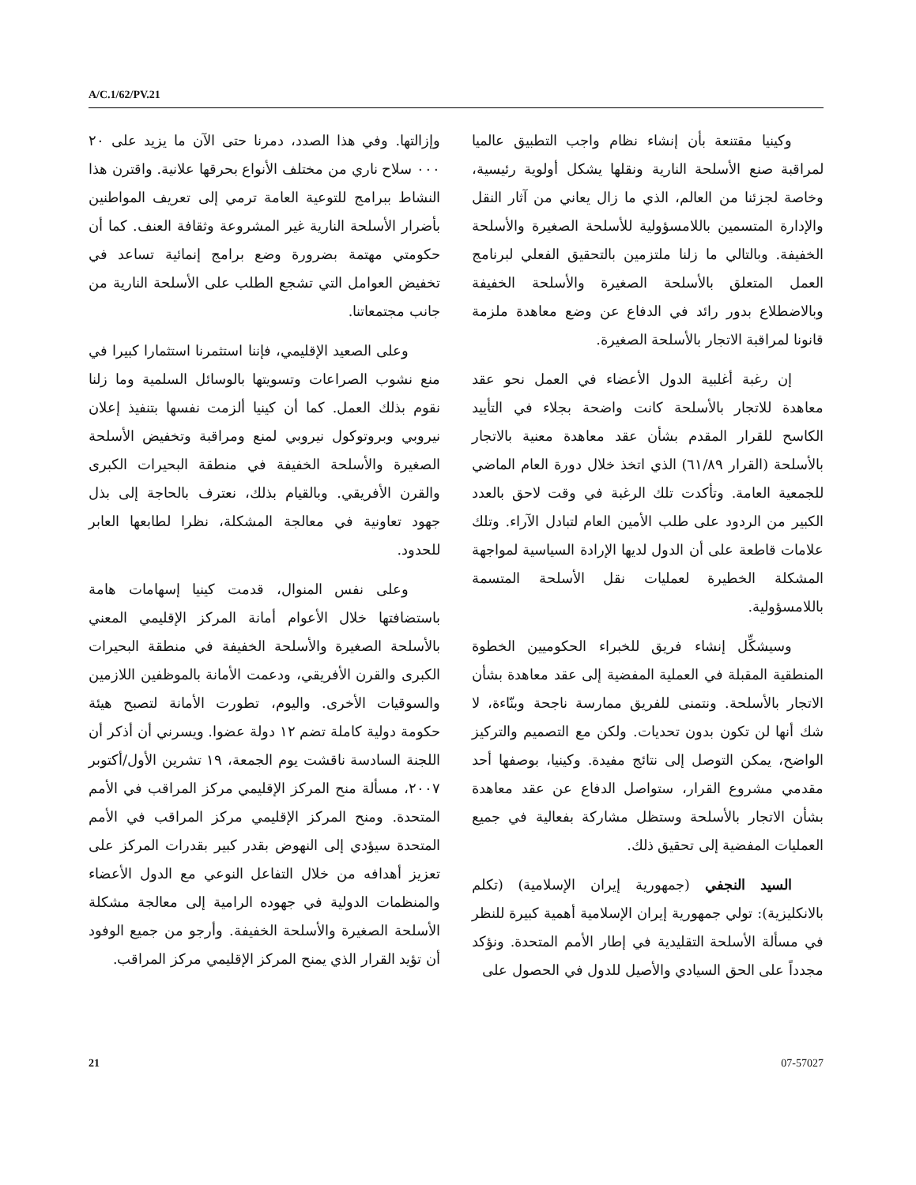A/C.1/62/PV.21
وإزالتها. وفي هذا الصدد، دمرنا حتى الآن ما يزيد على ٢٠ ٠٠٠ سلاح ناري من مختلف الأنواع بحرقها علانية. واقترن هذا النشاط ببرامج للتوعية العامة ترمي إلى تعريف المواطنين بأضرار الأسلحة النارية غير المشروعة وثقافة العنف. كما أن حكومتي مهتمة بضرورة وضع برامج إنمائية تساعد في تخفيض العوامل التي تشجع الطلب على الأسلحة النارية من جانب مجتمعاتنا.
وعلى الصعيد الإقليمي، فإننا استثمرنا استثمارا كبيرا في منع نشوب الصراعات وتسويتها بالوسائل السلمية وما زلنا نقوم بذلك العمل. كما أن كينيا ألزمت نفسها بتنفيذ إعلان نيروبي وبروتوكول نيروبي لمنع ومراقبة وتخفيض الأسلحة الصغيرة والأسلحة الخفيفة في منطقة البحيرات الكبرى والقرن الأفريقي. وبالقيام بذلك، نعترف بالحاجة إلى بذل جهود تعاونية في معالجة المشكلة، نظرا لطابعها العابر للحدود.
وعلى نفس المنوال، قدمت كينيا إسهامات هامة باستضافتها خلال الأعوام أمانة المركز الإقليمي المعني بالأسلحة الصغيرة والأسلحة الخفيفة في منطقة البحيرات الكبرى والقرن الأفريقي، ودعمت الأمانة بالموظفين اللازمين والسوقيات الأخرى. واليوم، تطورت الأمانة لتصبح هيئة حكومة دولية كاملة تضم ١٢ دولة عضوا. ويسرني أن أذكر أن اللجنة السادسة ناقشت يوم الجمعة، ١٩ تشرين الأول/أكتوبر ٢٠٠٧، مسألة منح المركز الإقليمي مركز المراقب في الأمم المتحدة. ومنح المركز الإقليمي مركز المراقب في الأمم المتحدة سيؤدي إلى النهوض بقدر كبير بقدرات المركز على تعزيز أهدافه من خلال التفاعل النوعي مع الدول الأعضاء والمنظمات الدولية في جهوده الرامية إلى معالجة مشكلة الأسلحة الصغيرة والأسلحة الخفيفة. وأرجو من جميع الوفود أن تؤيد القرار الذي يمنح المركز الإقليمي مركز المراقب.
وكينيا مقتنعة بأن إنشاء نظام واجب التطبيق عالميا لمراقبة صنع الأسلحة النارية ونقلها يشكل أولوية رئيسية، وخاصة لجزئنا من العالم، الذي ما زال يعاني من آثار النقل والإدارة المتسمين باللامسؤولية للأسلحة الصغيرة والأسلحة الخفيفة. وبالتالي ما زلنا ملتزمين بالتحقيق الفعلي لبرنامج العمل المتعلق بالأسلحة الصغيرة والأسلحة الخفيفة وبالاضطلاع بدور رائد في الدفاع عن وضع معاهدة ملزمة قانونا لمراقبة الاتجار بالأسلحة الصغيرة.
إن رغبة أغلبية الدول الأعضاء في العمل نحو عقد معاهدة للاتجار بالأسلحة كانت واضحة بجلاء في التأييد الكاسح للقرار المقدم بشأن عقد معاهدة معنية بالاتجار بالأسلحة (القرار ٦١/٨٩) الذي اتخذ خلال دورة العام الماضي للجمعية العامة. وتأكدت تلك الرغبة في وقت لاحق بالعدد الكبير من الردود على طلب الأمين العام لتبادل الآراء. وتلك علامات قاطعة على أن الدول لديها الإرادة السياسية لمواجهة المشكلة الخطيرة لعمليات نقل الأسلحة المتسمة باللامسؤولية.
وسيشكِّل إنشاء فريق للخبراء الحكوميين الخطوة المنطقية المقبلة في العملية المفضية إلى عقد معاهدة بشأن الاتجار بالأسلحة. ونتمنى للفريق ممارسة ناجحة وبنّاءة، لا شك أنها لن تكون بدون تحديات. ولكن مع التصميم والتركيز الواضح، يمكن التوصل إلى نتائج مفيدة. وكينيا، بوصفها أحد مقدمي مشروع القرار، ستواصل الدفاع عن عقد معاهدة بشأن الاتجار بالأسلحة وستظل مشاركة بفعالية في جميع العمليات المفضية إلى تحقيق ذلك.
السيد النجفي (جمهورية إيران الإسلامية) (تكلم بالانكليزية): تولي جمهورية إيران الإسلامية أهمية كبيرة للنظر في مسألة الأسلحة التقليدية في إطار الأمم المتحدة. ونؤكد مجدداً على الحق السيادي والأصيل للدول في الحصول على
21 07-57027